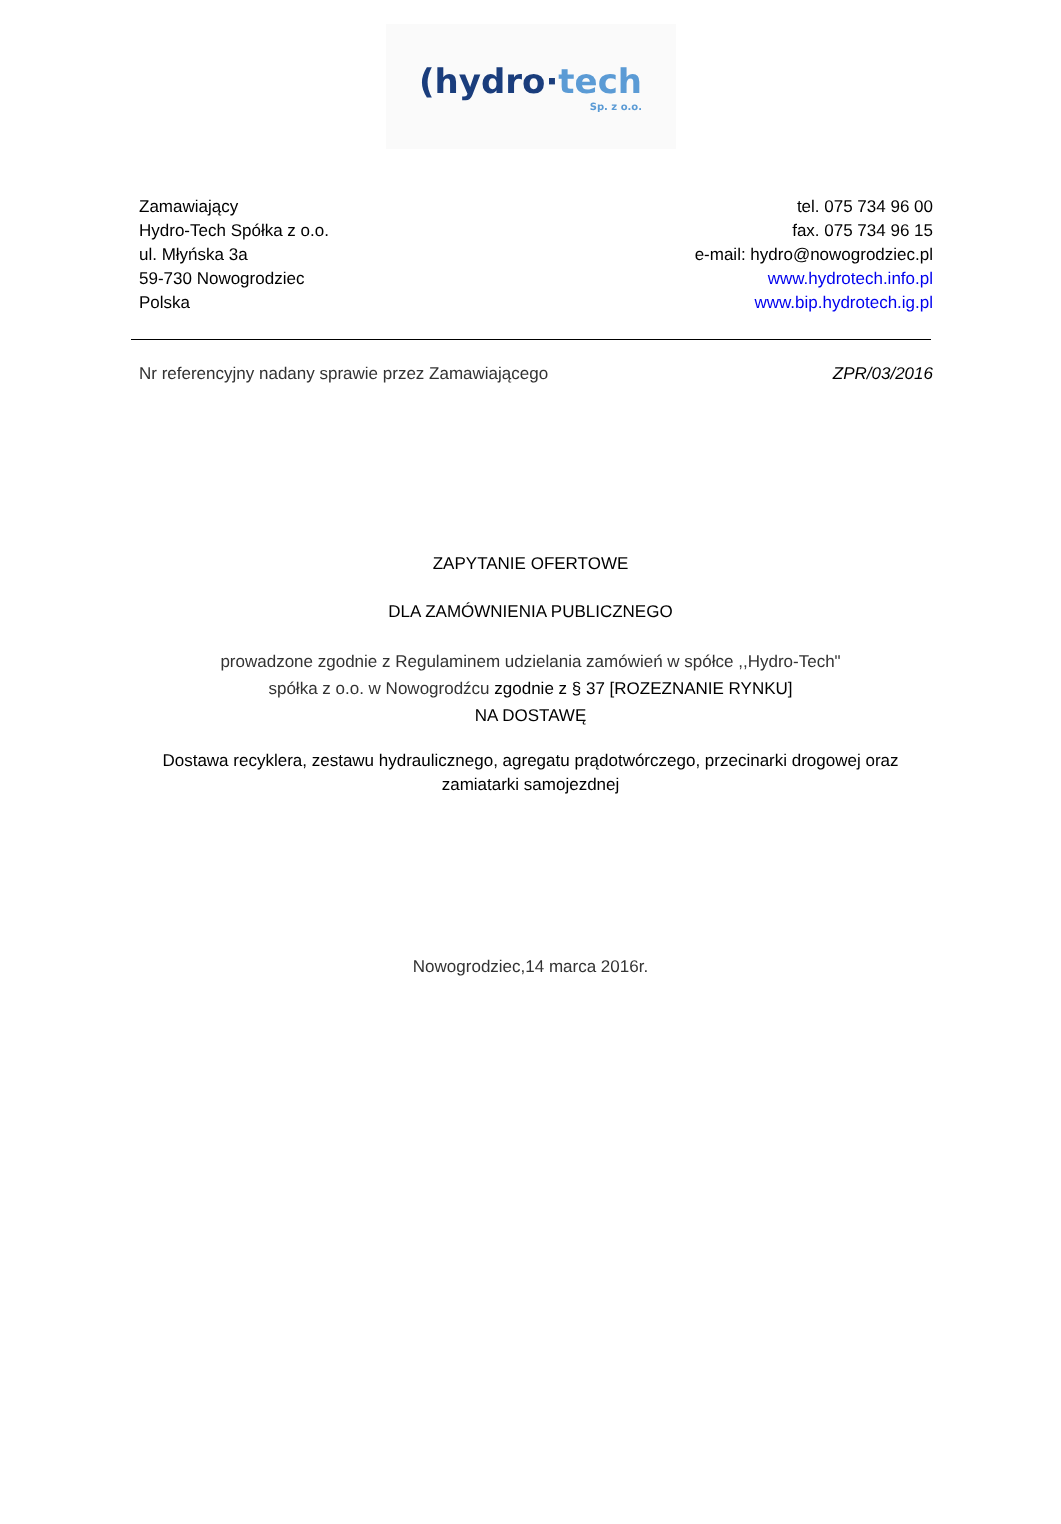(hydro·tech
Sp. z o.o.
Zamawiający
Hydro-Tech Spółka z o.o.
ul. Młyńska 3a
59-730 Nowogrodziec
Polska
tel. 075 734 96 00
fax. 075 734 96 15
e-mail: hydro@nowogrodziec.pl
www.hydrotech.info.pl
www.bip.hydrotech.ig.pl
Nr referencyjny nadany sprawie przez Zamawiającego ZPR/03/2016
ZAPYTANIE OFERTOWE
DLA ZAMÓWNIENIA PUBLICZNEGO
prowadzone zgodnie z Regulaminem udzielania zamówień w spółce ,,Hydro-Tech"
spółka z o.o. w Nowogrodźcu zgodnie z § 37 [ROZEZNANIE RYNKU]
NA DOSTAWĘ
Dostawa recyklera, zestawu hydraulicznego, agregatu prądotwórczego, przecinarki drogowej oraz
zamiatarki samojezdnej
Nowogrodziec,14 marca 2016r.